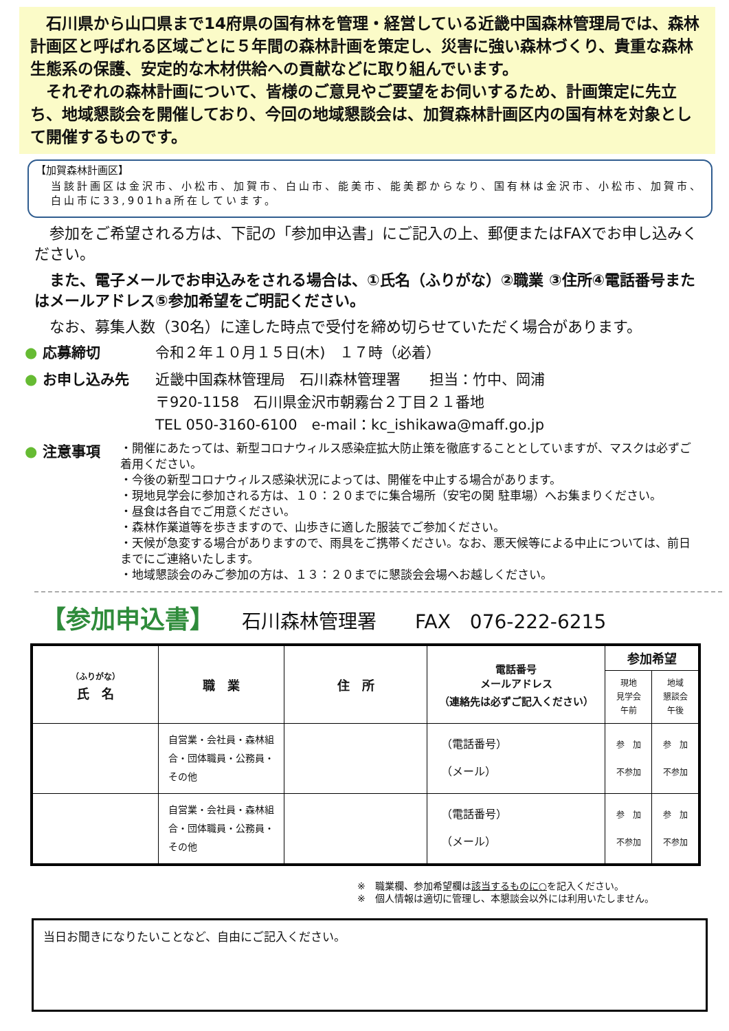石川県から山口県まで14府県の国有林を管理・経営している近畿中国森林管理局では、森林計画区と呼ばれる区域ごとに５年間の森林計画を策定し、災害に強い森林づくり、貴重な森林生態系の保護、安定的な木材供給への貢献などに取り組んでいます。
　それぞれの森林計画について、皆様のご意見やご要望をお伺いするため、計画策定に先立ち、地域懇談会を開催しており、今回の地域懇談会は、加賀森林計画区内の国有林を対象として開催するものです。
【加賀森林計画区】
当該計画区は金沢市、小松市、加賀市、白山市、能美市、能美郡からなり、国有林は金沢市、小松市、加賀市、白山市に33,901ha所在しています。
　参加をご希望される方は、下記の「参加申込書」にご記入の上、郵便またはFAXでお申し込みください。
　また、電子メールでお申込みをされる場合は、①氏名（ふりがな）②職業 ③住所④電話番号またはメールアドレス⑤参加希望をご明記ください。
　なお、募集人数（30名）に達した時点で受付を締め切らせていただく場合があります。
● 応募締切 令和２年１０月１５日(木)　１７時（必着）
● お申し込み先 近畿中国森林管理局　石川森林管理署　　担当：竹中、岡浦
〒920-1158　石川県金沢市朝霧台２丁目２１番地
TEL 050-3160-6100　e-mail：kc_ishikawa@maff.go.jp
● 注意事項
・開催にあたっては、新型コロナウィルス感染症拡大防止策を徹底することとしていますが、マスクは必ずご着用ください。
・今後の新型コロナウィルス感染状況によっては、開催を中止する場合があります。
・現地見学会に参加される方は、１０：２０までに集合場所（安宅の関 駐車場）へお集まりください。
・昼食は各自でご用意ください。
・森林作業道等を歩きますので、山歩きに適した服装でご参加ください。
・天候が急変する場合がありますので、雨具をご携帯ください。なお、悪天候等による中止については、前日までにご連絡いたします。
・地域懇談会のみご参加の方は、１３：２０までに懇談会会場へお越しください。
【参加申込書】 石川森林管理署　　FAX　076-222-6215
| （ふりがな） 氏 名 | 職 業 | 住 所 | 電話番号 メールアドレス （連絡先は必ずご記入ください） | 参加希望 | |
| --- | --- | --- | --- | --- | --- |
| | | | | 現地 見学会 午前 | 地域 懇談会 午後 |
| | 自営業・会社員・森林組合・団体職員・公務員・その他 | | （電話番号） （メール） | 参 加 不参加 | 参 加 不参加 |
| | 自営業・会社員・森林組合・団体職員・公務員・その他 | | （電話番号） （メール） | 参 加 不参加 | 参 加 不参加 |
※　職業欄、参加希望欄は該当するものに○を記入ください。
※　個人情報は適切に管理し、本懇談会以外には利用いたしません。
当日お聞きになりたいことなど、自由にご記入ください。